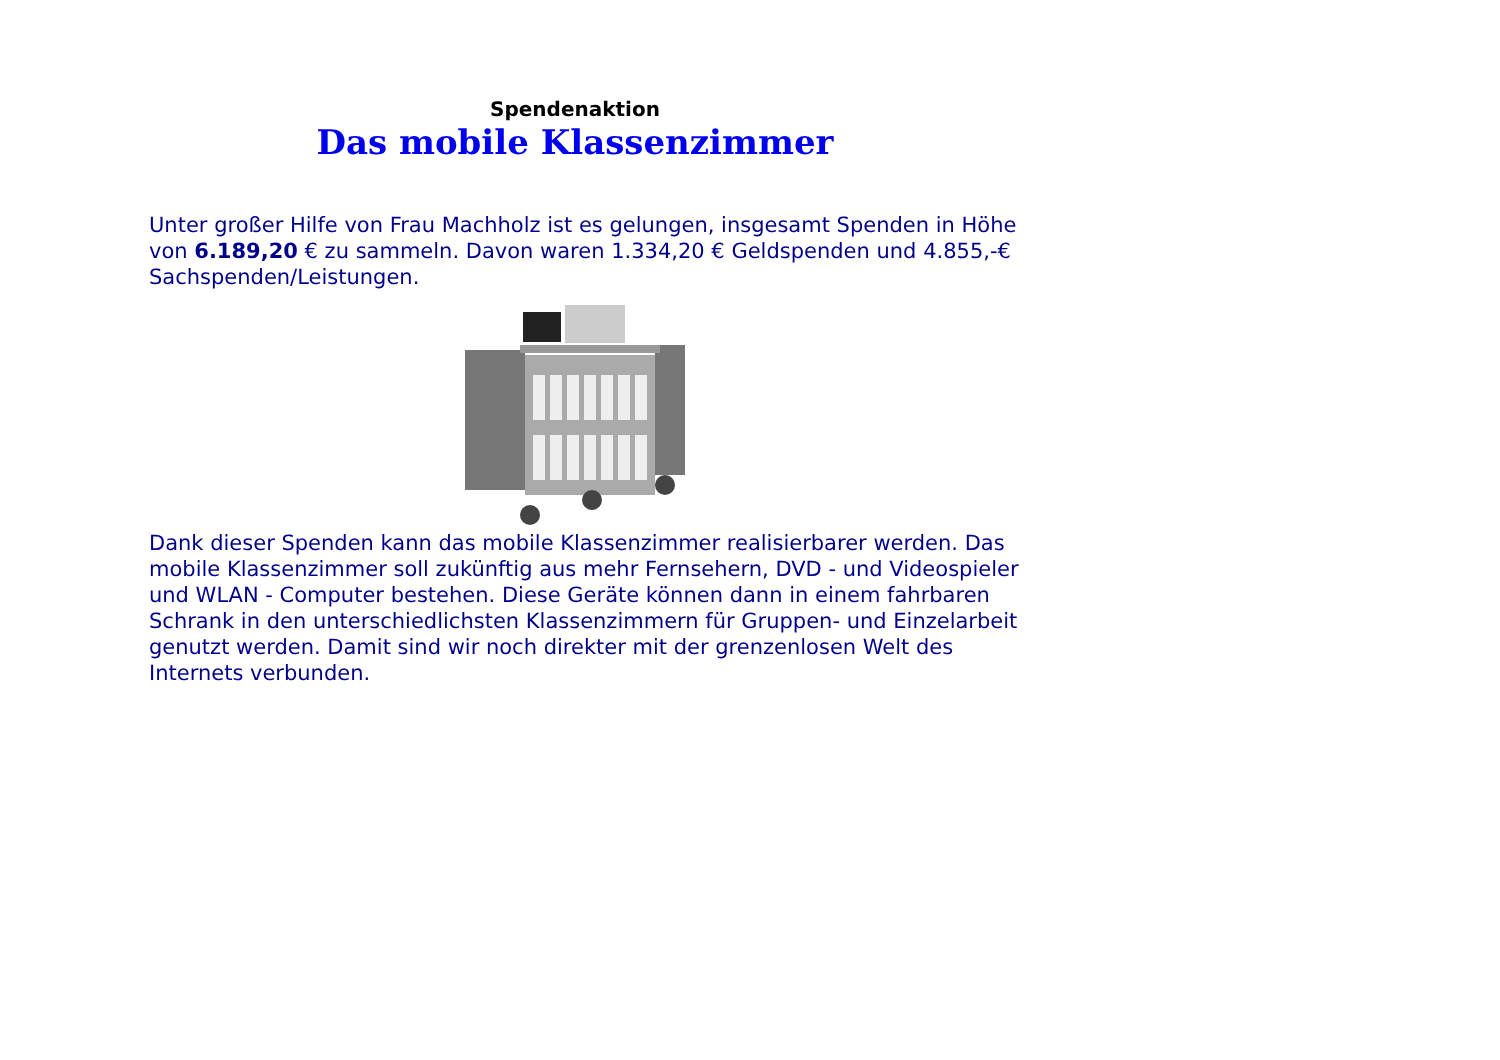Spendenaktion
Das mobile Klassenzimmer
Unter großer Hilfe von Frau Machholz ist es gelungen, insgesamt Spenden in Höhe von 6.189,20 € zu sammeln. Davon waren 1.334,20 € Geldspenden und 4.855,-€ Sachspenden/Leistungen.
Dank dieser Spenden kann das mobile Klassenzimmer realisierbarer werden. Das mobile Klassenzimmer soll zukünftig aus mehr Fernsehern, DVD - und Videospieler und WLAN - Computer bestehen. Diese Geräte können dann in einem fahrbaren Schrank in den unterschiedlichsten Klassenzimmern für Gruppen- und Einzelarbeit genutzt werden. Damit sind wir noch direkter mit der grenzenlosen Welt des Internets verbunden.